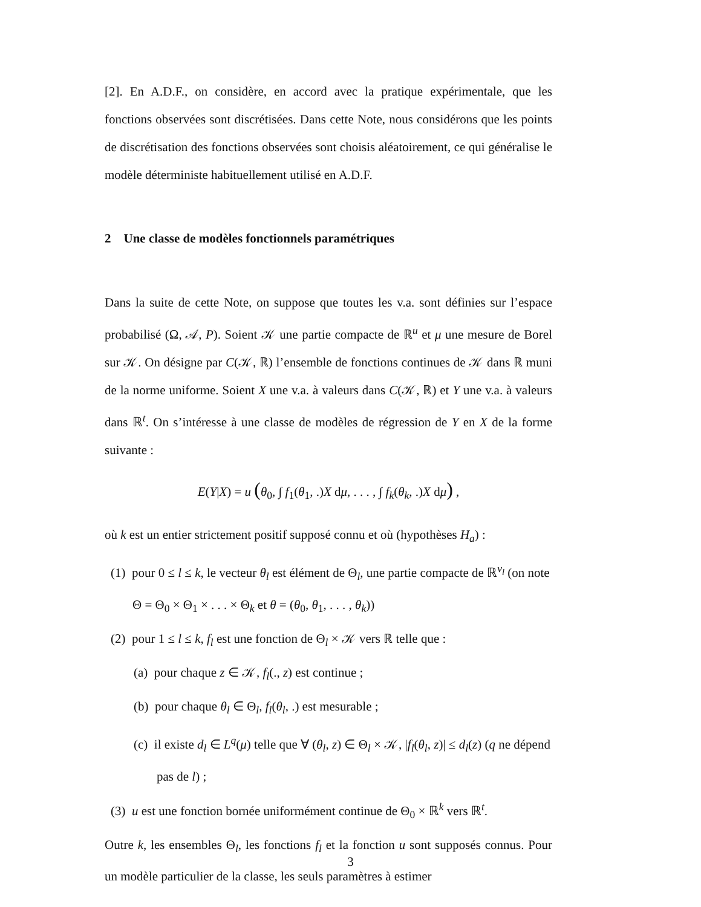[2]. En A.D.F., on considère, en accord avec la pratique expérimentale, que les fonctions observées sont discrétisées. Dans cette Note, nous considérons que les points de discrétisation des fonctions observées sont choisis aléatoirement, ce qui généralise le modèle déterministe habituellement utilisé en A.D.F.
2 Une classe de modèles fonctionnels paramétriques
Dans la suite de cette Note, on suppose que toutes les v.a. sont définies sur l’espace probabilisé (Ω, 𝒜, P). Soient 𝒦 une partie compacte de ℝ<sup>u</sup> et μ une mesure de Borel sur 𝒦. On désigne par C(𝒦, ℝ) l’ensemble de fonctions continues de 𝒦 dans ℝ muni de la norme uniforme. Soient X une v.a. à valeurs dans C(𝒦, ℝ) et Y une v.a. à valeurs dans ℝ<sup>t</sup>. On s’intéresse à une classe de modèles de régression de Y en X de la forme suivante :
E(Y|X) = u (θ<sub>0</sub>, ∫ f<sub>1</sub>(θ<sub>1</sub>, .)X dμ, . . . , ∫ f<sub>k</sub>(θ<sub>k</sub>, .)X dμ) ,
où k est un entier strictement positif supposé connu et où (hypothèses H<sub>a</sub>) :
(1) pour 0 ≤ l ≤ k, le vecteur θ<sub>l</sub> est élément de Θ<sub>l</sub>, une partie compacte de ℝ<sup>v<sub>l</sub></sup> (on note Θ = Θ<sub>0</sub> × Θ<sub>1</sub> × . . . × Θ<sub>k</sub> et θ = (θ<sub>0</sub>, θ<sub>1</sub>, . . . , θ<sub>k</sub>))
(2) pour 1 ≤ l ≤ k, f<sub>l</sub> est une fonction de Θ<sub>l</sub> × 𝒦 vers ℝ telle que :
(a) pour chaque z ∈ 𝒦, f<sub>l</sub>(., z) est continue ;
(b) pour chaque θ<sub>l</sub> ∈ Θ<sub>l</sub>, f<sub>l</sub>(θ<sub>l</sub>, .) est mesurable ;
(c) il existe d<sub>l</sub> ∈ L<sup>q</sup>(μ) telle que ∀ (θ<sub>l</sub>, z) ∈ Θ<sub>l</sub> × 𝒦, |f<sub>l</sub>(θ<sub>l</sub>, z)| ≤ d<sub>l</sub>(z) (q ne dépend pas de l) ;
(3) u est une fonction bornée uniformément continue de Θ<sub>0</sub> × ℝ<sup>k</sup> vers ℝ<sup>t</sup>.
Outre k, les ensembles Θ<sub>l</sub>, les fonctions f<sub>l</sub> et la fonction u sont supposés connus. Pour un modèle particulier de la classe, les seuls paramètres à estimer
3